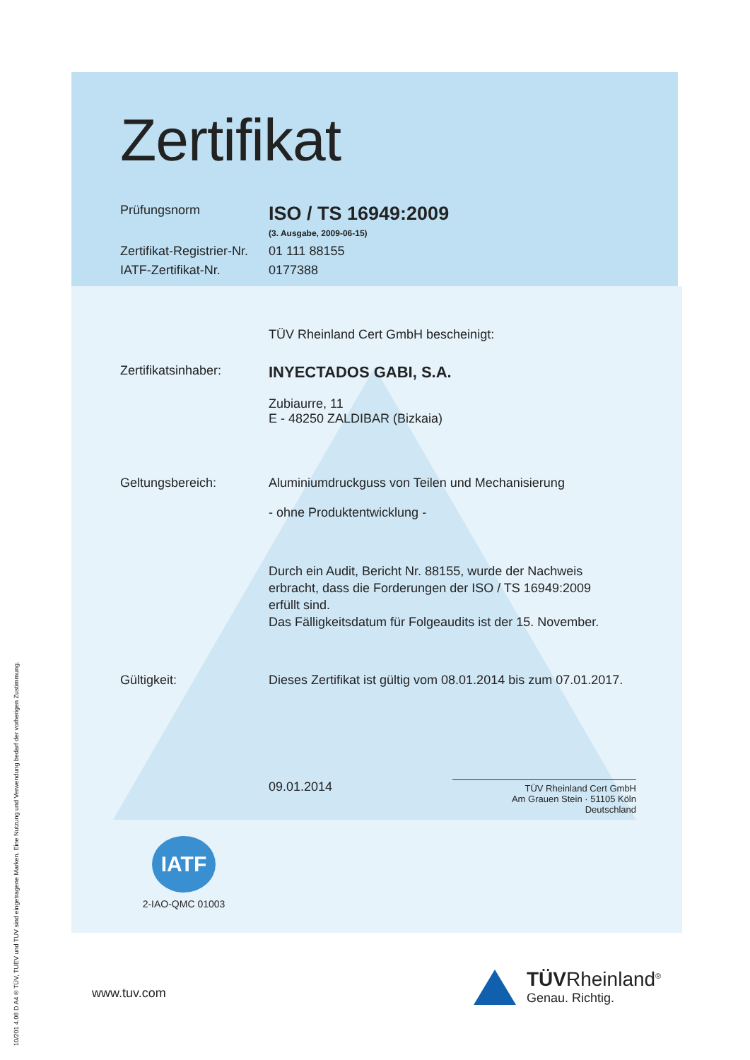Zertifikat
Prüfungsnorm
ISO / TS 16949:2009
(3. Ausgabe, 2009-06-15)
Zertifikat-Registrier-Nr.
01 111 88155
IATF-Zertifikat-Nr. 0177388
TÜV Rheinland Cert GmbH bescheinigt:
Zertifikatsinhaber:
INYECTADOS GABI, S.A.
Zubiaurre, 11
E - 48250 ZALDIBAR (Bizkaia)
Geltungsbereich: Aluminiumdruckguss von Teilen und Mechanisierung
- ohne Produktentwicklung -
Durch ein Audit, Bericht Nr. 88155, wurde der Nachweis
erbracht, dass die Forderungen der ISO / TS 16949:2009
erfüllt sind.
Das Fälligkeitsdatum für Folgeaudits ist der 15. November.
Gültigkeit: Dieses Zertifikat ist gültig vom 08.01.2014 bis zum 07.01.2017.
09.01.2014
TÜV Rheinland Cert GmbH
Am Grauen Stein · 51105 Köln
Deutschland
IATF
2-IAO-QMC 01003
www.tuv.com
TÜVRheinland<sup>®</sup>
Genau. Richtig.
10/201 4.08 D A4 ® TÜV, TUEV und TUV sind eingetragene Marken. Eine Nutzung und Verwendung bedarf der vorherigen Zustimmung.